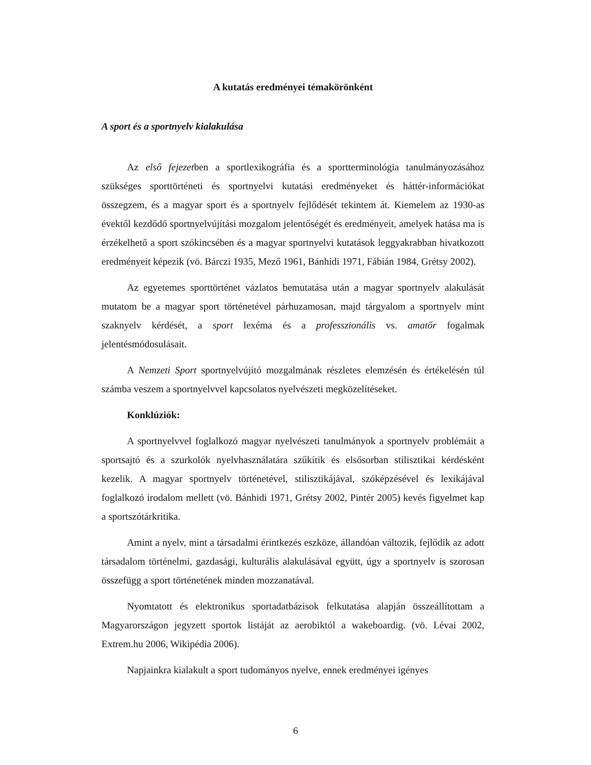A kutatás eredményei témakörönként
A sport és a sportnyelv kialakulása
Az első fejezetben a sportlexikográfia és a sportterminológia tanulmányozásához szükséges sporttörténeti és sportnyelvi kutatási eredményeket és háttér-információkat összegzem, és a magyar sport és a sportnyelv fejlődését tekintem át. Kiemelem az 1930-as évektől kezdődő sportnyelvújítási mozgalom jelentőségét és eredményeit, amelyek hatása ma is érzékelhető a sport szókincsében és a magyar sportnyelvi kutatások leggyakrabban hivatkozott eredményeit képezik (vö. Bárczi 1935, Mező 1961, Bánhidi 1971, Fábián 1984, Grétsy 2002).
Az egyetemes sporttörténet vázlatos bemutatása után a magyar sportnyelv alakulását mutatom be a magyar sport történetével párhuzamosan, majd tárgyalom a sportnyelv mint szaknyelv kérdését, a sport lexéma és a professzionális vs. amatőr fogalmak jelentésmódosulásait.
A Nemzeti Sport sportnyelvújító mozgalmának részletes elemzésén és értékelésén túl számba veszem a sportnyelvvel kapcsolatos nyelvészeti megközelítéseket.
Konklúziók:
A sportnyelvvel foglalkozó magyar nyelvészeti tanulmányok a sportnyelv problémáit a sportsajtó és a szurkolók nyelvhasználatára szűkítik és elsősorban stilisztikai kérdésként kezelik. A magyar sportnyelv történetével, stilisztikájával, szóképzésével és lexikájával foglalkozó irodalom mellett (vö. Bánhidi 1971, Grétsy 2002, Pintér 2005) kevés figyelmet kap a sportszótárkritika.
Amint a nyelv, mint a társadalmi érintkezés eszköze, állandóan változik, fejlődik az adott társadalom történelmi, gazdasági, kulturális alakulásával együtt, úgy a sportnyelv is szorosan összefügg a sport történetének minden mozzanatával.
Nyomtatott és elektronikus sportadatbázisok felkutatása alapján összeállítottam a Magyarországon jegyzett sportok listáját az aerobiktól a wakeboardig. (vö. Lévai 2002, Extrem.hu 2006, Wikipédia 2006).
Napjainkra kialakult a sport tudományos nyelve, ennek eredményei igényes
6